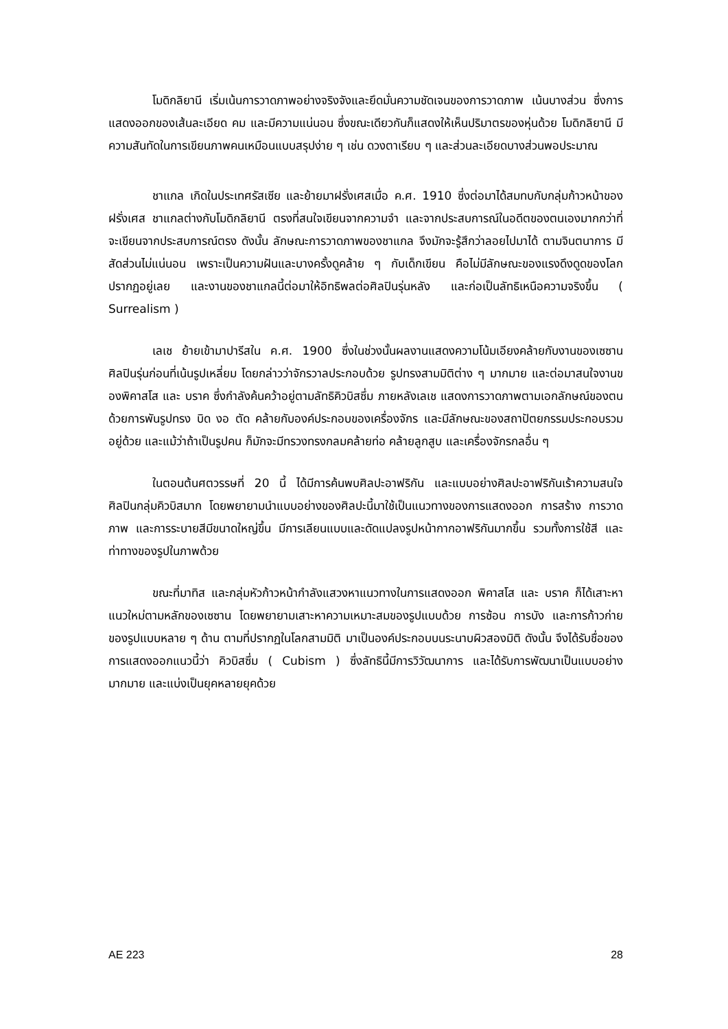โมดิกลิยานี เริ่มเน้นการวาดภาพอย่างจริงจังและยึดมั่นความชัดเจนของการวาดภาพ เน้นบางส่วน ซึ่งการแสดงออกของเส้นละเอียด คม และมีความแน่นอน ซึ่งขณะเดียวกันก็แสดงให้เห็นปริมาตรของหุ่นด้วย โมดิกลิยานี มีความสันทัดในการเขียนภาพคนเหมือนแบบสรุปง่าย ๆ เช่น ดวงตาเรียบ ๆ และส่วนละเอียดบางส่วนพอประมาณ
ชาแกล เกิดในประเทศรัสเซีย และย้ายมาฝรั่งเศสเมื่อ ค.ศ. 1910 ซึ่งต่อมาได้สมทบกับกลุ่มก้าวหน้าของฝรั่งเศส ชาแกลต่างกับโมดิกลิยานี ตรงที่สนใจเขียนจากความจำ และจากประสบการณ์ในอดีตของตนเองมากกว่าที่จะเขียนจากประสบการณ์ตรง ดังนั้น ลักษณะการวาดภาพของชาแกล จึงมักจะรู้สึกว่าลอยไปมาได้ ตามจินตนาการ มีสัดส่วนไม่แน่นอน เพราะเป็นความฝันและบางครั้งดูคล้าย ๆ กับเด็กเขียน คือไม่มีลักษณะของแรงดึงดูดของโลกปรากฏอยู่เลย และงานของชาแกลนี้ต่อมาให้อิทธิพลต่อศิลปินรุ่นหลัง และก่อเป็นลัทธิเหนือความจริงขึ้น ( Surrealism )
เลเช ย้ายเข้ามาปารีสใน ค.ศ. 1900 ซึ่งในช่วงนั้นผลงานแสดงความโน้มเอียงคล้ายกับงานของเซซาน ศิลปินรุ่นก่อนที่เน้นรูปเหลี่ยม โดยกล่าวว่าจักรวาลประกอบด้วย รูปทรงสามมิติต่าง ๆ มากมาย และต่อมาสนใจงานของพิคาสโส และ บราค ซึ่งกำลังค้นคว้าอยู่ตามลัทธิคิวบิสซึ่ม ภายหลังเลเช แสดงการวาดภาพตามเอกลักษณ์ของตน ด้วยการพันรูปทรง บิด งอ ตัด คล้ายกับองค์ประกอบของเครื่องจักร และมีลักษณะของสถาปัตยกรรมประกอบรวมอยู่ด้วย และแม้ว่าถ้าเป็นรูปคน ก็มักจะมีทรวงทรงกลมคล้ายท่อ คล้ายลูกสูบ และเครื่องจักรกลอื่น ๆ
ในตอนต้นศตวรรษที่ 20 นี้ ได้มีการค้นพบศิลปะอาฟริกัน และแบบอย่างศิลปะอาฟริกันเร้าความสนใจศิลปินกลุ่มคิวบิสมาก โดยพยายามนำแบบอย่างของศิลปะนี้มาใช้เป็นแนวทางของการแสดงออก การสร้าง การวาดภาพ และการระบายสีมีขนาดใหญ่ขึ้น มีการเลียนแบบและดัดแปลงรูปหน้ากากอาฟริกันมากขึ้น รวมทั้งการใช้สี และท่าทางของรูปในภาพด้วย
ขณะที่มาทิส และกลุ่มหัวก้าวหน้ากำลังแสวงหาแนวทางในการแสดงออก พิคาสโส และ บราค ก็ได้เสาะหาแนวใหม่ตามหลักของเซซาน โดยพยายามเสาะหาความเหมาะสมของรูปแบบด้วย การซ้อน การบัง และการก้าวก่ายของรูปแบบหลาย ๆ ด้าน ตามที่ปรากฏในโลกสามมิติ มาเป็นองค์ประกอบบนระนาบผิวสองมิติ ดังนั้น จึงได้รับชื่อของการแสดงออกแนวนี้ว่า คิวบิสซึ่ม ( Cubism ) ซึ่งลัทธินี้มีการวิวัฒนาการ และได้รับการพัฒนาเป็นแบบอย่างมากมาย และแบ่งเป็นยุคหลายยุคด้วย
AE 223 28